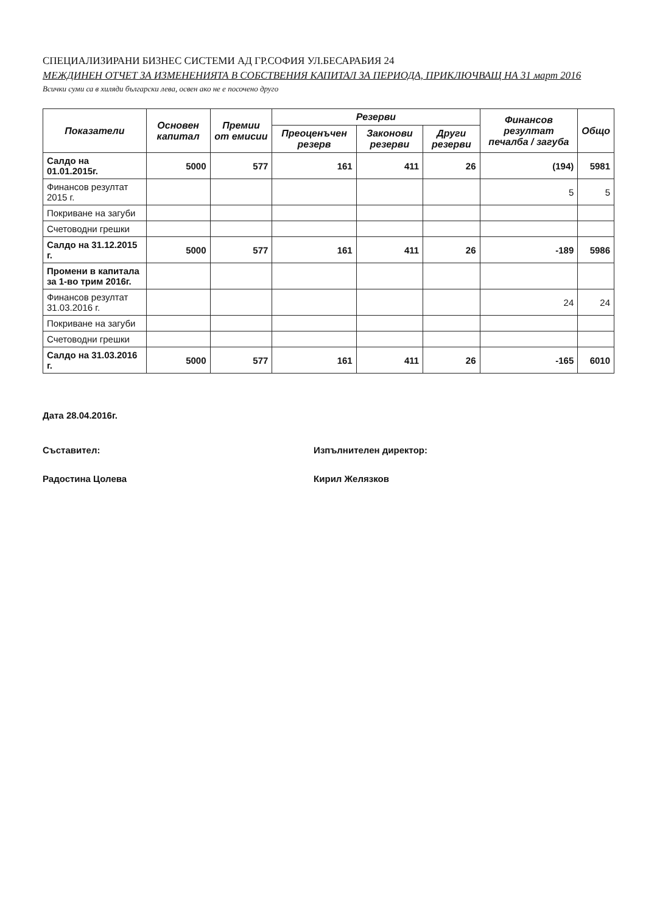СПЕЦИАЛИЗИРАНИ БИЗНЕС СИСТЕМИ АД ГР.СОФИЯ УЛ.БЕСАРАБИЯ 24
МЕЖДИНЕН ОТЧЕТ ЗА ИЗМЕНЕНИЯТА В СОБСТВЕНИЯ КАПИТАЛ ЗА ПЕРИОДА, ПРИКЛЮЧВАЩ НА 31 март 2016
Всички суми са в хиляди български лева, освен ако не е посочено друго
| Показатели | Основен капитал | Премии от емисии | Резерви | | | Финансов резултат печалба / загуба | Общо |
| --- | --- | --- | --- | --- | --- | --- | --- |
| | | | Преоценъчен резерв | Законови резерви | Други резерви | | |
| Салдо на 01.01.2015г. | 5000 | 577 | 161 | 411 | 26 | (194) | 5981 |
| Финансов резултат 2015 г. | | | | | | 5 | 5 |
| Покриване на загуби | | | | | | | |
| Счетоводни грешки | | | | | | | |
| Салдо на 31.12.2015 г. | 5000 | 577 | 161 | 411 | 26 | -189 | 5986 |
| Промени в капитала за 1-во трим 2016г. | | | | | | | |
| Финансов резултат 31.03.2016 г. | | | | | | 24 | 24 |
| Покриване на загуби | | | | | | | |
| Счетоводни грешки | | | | | | | |
| Салдо на 31.03.2016 г. | 5000 | 577 | 161 | 411 | 26 | -165 | 6010 |
Дата 28.04.2016г.
Съставител:
Радостина Цолева
Изпълнителен директор:
Кирил Желязков